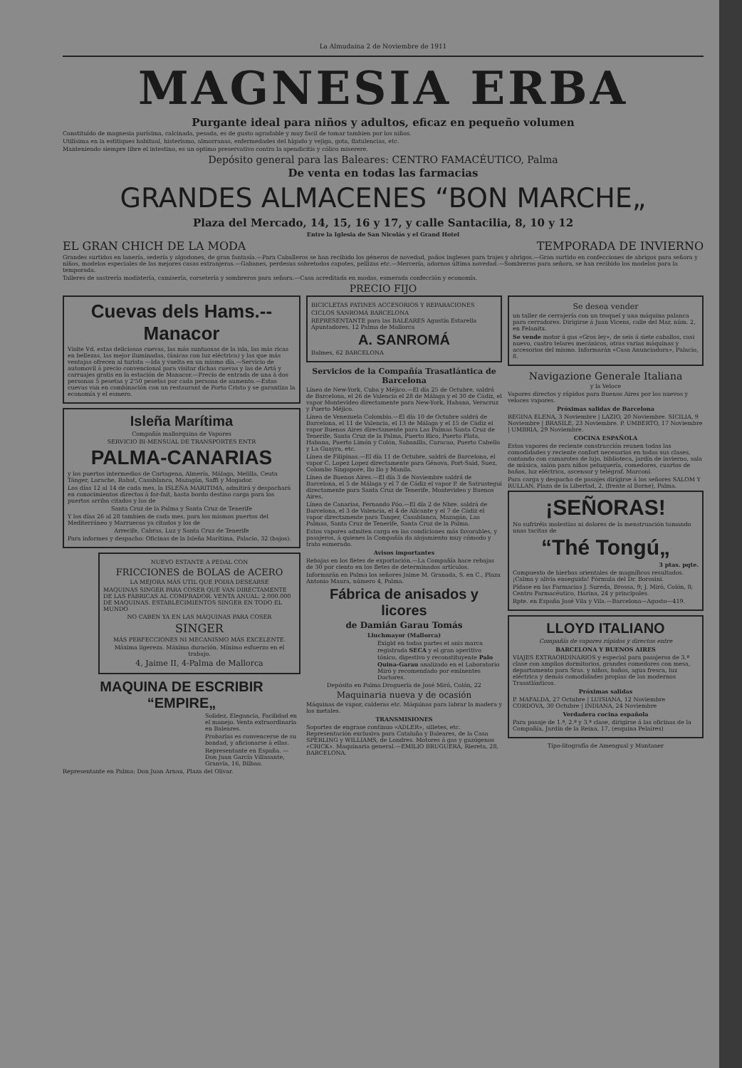La Almudaina 2 de Noviembre de 1911
MAGNESIA ERBA
Purgante ideal para niños y adultos, eficaz en pequeño volumen
Constituído de magnesia purísima, calcinada, pesada, es de gusto agradable y muy facil de tomar tambien por los niños.
Utilísima en la estitiques habitual, histerismo, almorranas, enfermedades del hígado y vejiga, gota, flatulencias, etc.
Manteniendo siempre libre el intestino, es un optimo preservativo contra la apendicitis y cólico miserere.
Depósito general para las Baleares: CENTRO FAMACÉUTICO, Palma
De venta en todas las farmacias
GRANDES ALMACENES “BON MARCHE„
Plaza del Mercado, 14, 15, 16 y 17, y calle Santacilia, 8, 10 y 12
Entre la Iglesia de San Nicolás y el Grand Hotel
EL GRAN CHICH DE LA MODA TEMPORADA DE INVIERNO
Grandes surtidos en lanería, sedería y algodones, de gran fantasía.—Para Caballeros se han recibido los géneros de novedad, paños ingleses para trajes y abrigos.—Gran surtido en confecciones de abrigos para señora y niños, modelos especiales de las mejores casas extranjeras.—Gabanes, perdesus sobretodos capotes, pellizas etc.—Mercería, adornos última novedad.—Sombreros para señora, se han recibido los modelos para la temporada.
Talleres de sastrería modistería, camisería, corsetería y sombreros para señora.—Casa acreditada en modas, esmerada confección y economía.
PRECIO FIJO
Cuevas dels Hams.--Manacor
Visite Vd. estas deliciosas cuevas, las más suntuosas de la isla, las más ricas en bellezas, las mejor iluminadas, (únicas con luz eléctrica) y las que más ventajas ofrecen al turista —Ida y vuelta en un mismo día.—Servicio de automovil á precio convencional para visitar dichas cuevas y las de Artá y carruajes gratis en la estación de Manacor.—Precio de entrada de una á dos personas 5 pesetas y 2'50 pesetas por cada persona de aumento.—Estas cuevas van en combinación con un restaurant de Porto Cristo y se garantiza la economía y el esmero.
Isleña Marítima
Compañía mallorquina de Vapores
SERVICIO BI-MENSUAL DE TRANSPORTES ENTR
PALMA-CANARIAS
y los puertos intermedios de Cartagena, Almería, Málaga, Melilla, Ceuta Tánger, Larache, Rabat, Casablanca, Mazagán, Saffi y Mogador.
Los días 12 al 14 de cada mes, la ISLEÑA MARITIMA, admitirá y despachará en conocimientos directos á for-fait, hasta bordo destino carga para los puertos arriba citados y los de
Santa Cruz de la Palma y Santa Cruz de Tenerife
Y los días 26 al 28 tambien de cada mes, para los mismos puertos del Mediterráneo y Marruecos ya citados y los de
Arrecife, Cabras, Luz y Santa Cruz de Tenerife
Para informes y despacho: Oficinas de la Isleña Marítima, Palacio, 32 (bajos).
NUEVO ESTANTE A PEDAL CON
FRICCIONES de BOLAS de ACERO
LA MEJORA MÁS UTIL QUE PODIA DESEARSE
MAQUINAS SINGER PARA COSER QUE VAN DIRECTAMENTE DE LAS FÁBRICAS AL COMPRADOR. VENTA ANUAL: 2.000.000 DE MAQUINAS. ESTABLECIMIENTOS SINGER EN TODO EL MUNDO
NO CABEN YA EN LAS MÁQUINAS PARA COSER
SINGER
MÁS PERFECCIONES NI MECANISMO MÁS EXCELENTE.
Máxima ligereza. Máxima duración. Mínimo esfuerzo en el trabajo.
4, Jaime II, 4-Palma de Mallorca
MAQUINA DE ESCRIBIR
“EMPIRE„
Solidez, Elegancia, Facilidad en el manejo. Venta extraordinaria en Baleares.
Probarlas es convencerse de su bondad, y aficionarse á ellas.
Representante en España. — Don Juan García Villasante, Granvia, 16, Bilbao.
Representante en Palma: Don Juan Arnau, Plaza del Olivar.
BICICLETAS PATINES ACCESORIOS Y REPARACIONES
CICLOS SANROMÁ BARCELONA
REPRESENTANTE para las BALEARES Agustín Estarella Apuntadores, 12 Palma de Mallorca
A. SANROMÁ
Balmes, 62 BARCELONA
Servicios de la Compañía Trasatlántica de Barcelona
Línea de New-York, Cuba y Méjico.—El día 25 de Octubre, saldrá de Barcelona, el 26 de Valencia el 28 de Málaga y el 30 de Cádiz, el vapor Montevideo directamente para New-York, Habana, Veracruz y Puerto Méjico.
Línea de Venezuela Colombia.—El día 10 de Octubre saldrá de Barcelona, el 11 de Valencia, el 13 de Málaga y el 15 de Cádiz el vapor Buenos Aires directamente para Las Palmas Santa Cruz de Tenerife, Santa Cruz de la Palma, Puerto Rico, Puerto Plata, Habana, Puerto Limón y Colón, Sabanilla, Curacao, Puerto Cabello y La Guayra, etc.
Línea de Filipinas.—El día 11 de Octubre, saldrá de Barcelona, el vapor C. Lopez Lopez directamente para Génova, Port-Said, Suez, Colombo Singapore, Ilo Ilo y Manila.
Línea de Buenos Aires.—El día 3 de Noviembre saldrá de Barcelona, el 5 de Málaga y el 7 de Cádiz el vapor P. de Satrustegui directamente para Santa Cruz de Tenerife, Montevideo y Buenos Aires.
Línea de Canarias, Fernando Póo.—El día 2 de Nbre. saldrá de Barcelona, el 3 de Valencia, el 4 de Alicante y el 7 de Cádiz el vapor directamente para Tanger, Casablanca, Mazagán, Las Palmas, Santa Cruz de Tenerife, Santa Cruz de la Palma.
Estos vapores admiten carga en las condiciones más favorables, y pasajeros, á quienes la Compañía da alojamiento muy cómodo y trato esmerado.
Avisos importantes
Rebajas en los fletes de exportación.—La Compañía hace rebajas de 30 por ciento en los fletes de determinados artículos.
Informarán en Palma los señores Jaime M. Granada, S. en C., Plaza Antonio Maura, número 4, Palma.
Fábrica de anisados y licores
de Damián Garau Tomás
Lluchmayor (Mallorca)
Exigid en todas partes el anis marca registrada SECA y el gran aperitivo tónico, digestivo y reconstituyente Palo Quina-Garau analizado en el Laboratorio Miró y recomendado por eminentes Doctores.
Depósito en Palma Droguería de José Miró, Colón, 22
Maquinaria nueva y de ocasión
Máquinas de vapor, calderas etc. Máquinas para labrar la madera y los metales.
TRANSMISIONES
Soportes de engrase continuo «ADLER», silletes, etc. Representación exclusiva para Cataluña y Baleares, de la Casa SPERLING y WILLIAMS, de Londres. Motores á gas y gazógenos «CRICK». Maquinaria general.—EMILIO BRUGUERA, Riereta, 28, BARCELONA.
Se desea vender
un taller de cerrajería con un troquel y una máquina palanca para cerradores. Dirigirse á Juan Vicens, calle del Mar, núm. 2, en Felanitx.
Se vende motor á gas «Gros ley», de seis á siete caballos, casi nuevo, cuatro telares mecánicos, otras varias máquinas y accesorios del mismo. Informarán «Casa Anunciadora», Palacio, 8.
Navigazione Generale Italiana
y la Veloce
Vapores directos y rápidos para Buenos Aires por los nuevos y veloces vapores.
Próximas salidas de Barcelona
REGINA ELENA, 3 Noviembre | LAZIO, 20 Noviembre. SICILIA, 9 Noviembre | BRASILE, 23 Noviembre. P. UMBERTO, 17 Noviembre | UMBRIA, 29 Noviembre.
COCINA ESPAÑOLA
Estos vapores de reciente construcción reunen todas las comodidades y reciente confort necesarios en todas sus clases, contando con camarotes de lujo, biblioteca, jardín de invierno, sala de música, salón para niños peluquería, comedores, cuartos de baños, luz eléctrica, ascensor y telégraf. Marconi.
Para carga y despacho de pasajes dirigirse á los señores SALOM Y RULLAN, Plaza de la Libertad, 2, (frente al Borne), Palma.
¡SEÑORAS!
No sufriréis molestias ni dolores de la menstruación tomando unas tacitas de
“Thé Tongú„
3 ptas. pqte.
Compuesto de hierbas orientales de magníficos resultados. ¡Calma y alivia enseguida! Fórmula del Dr. Borosini.
Pídase en las Farmacias J. Sureda, Brossa, 9; J. Miró, Colón, 8; Centro Farmacéutico, Harina, 24 y principales.
Rpte. en España José Vila y Vila.—Barcelona—Agosto—419.
LLOYD ITALIANO
Compañía de vapores rápidos y directos entre
BARCELONA Y BUENOS AIRES
VIAJES EXTRAORDINARIOS y especial para pasajeros de 3.ª clase con amplios dormitorios, grandes comedores con mesa, departamento para Sras. y niños, baños, agua fresca, luz eléctrica y demás comodidades propias de los modernos Trasatlánticos.
Próximas salidas
P. MAFALDA, 27 Octubre | LUISIANA, 12 Noviembre CORDOVA, 30 Octubre | INDIANA, 24 Noviembre
Verdadera cocina española
Para pasaje de 1.ª, 2.ª y 3.ª clase, dirigirse á las oficinas de la Compañía, Jardín de la Reina, 17, (esquina Pelaires)
Tipo-litografía de Amengual y Muntaner